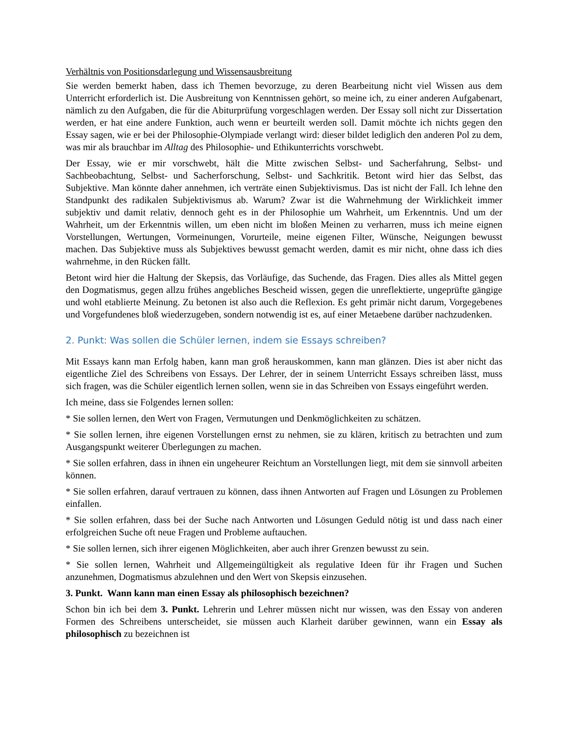Verhältnis von Positionsdarlegung und Wissensausbreitung
Sie werden bemerkt haben, dass ich Themen bevorzuge, zu deren Bearbeitung nicht viel Wissen aus dem Unterricht erforderlich ist. Die Ausbreitung von Kenntnissen gehört, so meine ich, zu einer anderen Aufgabenart, nämlich zu den Aufgaben, die für die Abiturprüfung vorgeschlagen werden. Der Essay soll nicht zur Dissertation werden, er hat eine andere Funktion, auch wenn er beurteilt werden soll. Damit möchte ich nichts gegen den Essay sagen, wie er bei der Philosophie-Olympiade verlangt wird: dieser bildet lediglich den anderen Pol zu dem, was mir als brauchbar im Alltag des Philosophie- und Ethikunterrichts vorschwebt.
Der Essay, wie er mir vorschwebt, hält die Mitte zwischen Selbst- und Sacherfahrung, Selbst- und Sachbeobachtung, Selbst- und Sacherforschung, Selbst- und Sachkritik. Betont wird hier das Selbst, das Subjektive. Man könnte daher annehmen, ich verträte einen Subjektivismus. Das ist nicht der Fall. Ich lehne den Standpunkt des radikalen Subjektivismus ab. Warum? Zwar ist die Wahrnehmung der Wirklichkeit immer subjektiv und damit relativ, dennoch geht es in der Philosophie um Wahrheit, um Erkenntnis. Und um der Wahrheit, um der Erkenntnis willen, um eben nicht im bloßen Meinen zu verharren, muss ich meine eignen Vorstellungen, Wertungen, Vormeinungen, Vorurteile, meine eigenen Filter, Wünsche, Neigungen bewusst machen. Das Subjektive muss als Subjektives bewusst gemacht werden, damit es mir nicht, ohne dass ich dies wahrnehme, in den Rücken fällt.
Betont wird hier die Haltung der Skepsis, das Vorläufige, das Suchende, das Fragen. Dies alles als Mittel gegen den Dogmatismus, gegen allzu frühes angebliches Bescheid wissen, gegen die unreflektierte, ungeprüfte gängige und wohl etablierte Meinung. Zu betonen ist also auch die Reflexion. Es geht primär nicht darum, Vorgegebenes und Vorgefundenes bloß wiederzugeben, sondern notwendig ist es, auf einer Metaebene darüber nachzudenken.
2. Punkt: Was sollen die Schüler lernen, indem sie Essays schreiben?
Mit Essays kann man Erfolg haben, kann man groß herauskommen, kann man glänzen. Dies ist aber nicht das eigentliche Ziel des Schreibens von Essays. Der Lehrer, der in seinem Unterricht Essays schreiben lässt, muss sich fragen, was die Schüler eigentlich lernen sollen, wenn sie in das Schreiben von Essays eingeführt werden.
Ich meine, dass sie Folgendes lernen sollen:
* Sie sollen lernen, den Wert von Fragen, Vermutungen und Denkmöglichkeiten zu schätzen.
* Sie sollen lernen, ihre eigenen Vorstellungen ernst zu nehmen, sie zu klären, kritisch zu betrachten und zum Ausgangspunkt weiterer Überlegungen zu machen.
* Sie sollen erfahren, dass in ihnen ein ungeheurer Reichtum an Vorstellungen liegt, mit dem sie sinnvoll arbeiten können.
* Sie sollen erfahren, darauf vertrauen zu können, dass ihnen Antworten auf Fragen und Lösungen zu Problemen einfallen.
* Sie sollen erfahren, dass bei der Suche nach Antworten und Lösungen Geduld nötig ist und dass nach einer erfolgreichen Suche oft neue Fragen und Probleme auftauchen.
* Sie sollen lernen, sich ihrer eigenen Möglichkeiten, aber auch ihrer Grenzen bewusst zu sein.
* Sie sollen lernen, Wahrheit und Allgemeingültigkeit als regulative Ideen für ihr Fragen und Suchen anzunehmen, Dogmatismus abzulehnen und den Wert von Skepsis einzusehen.
3. Punkt. Wann kann man einen Essay als philosophisch bezeichnen?
Schon bin ich bei dem 3. Punkt. Lehrerin und Lehrer müssen nicht nur wissen, was den Essay von anderen Formen des Schreibens unterscheidet, sie müssen auch Klarheit darüber gewinnen, wann ein Essay als philosophisch zu bezeichnen ist